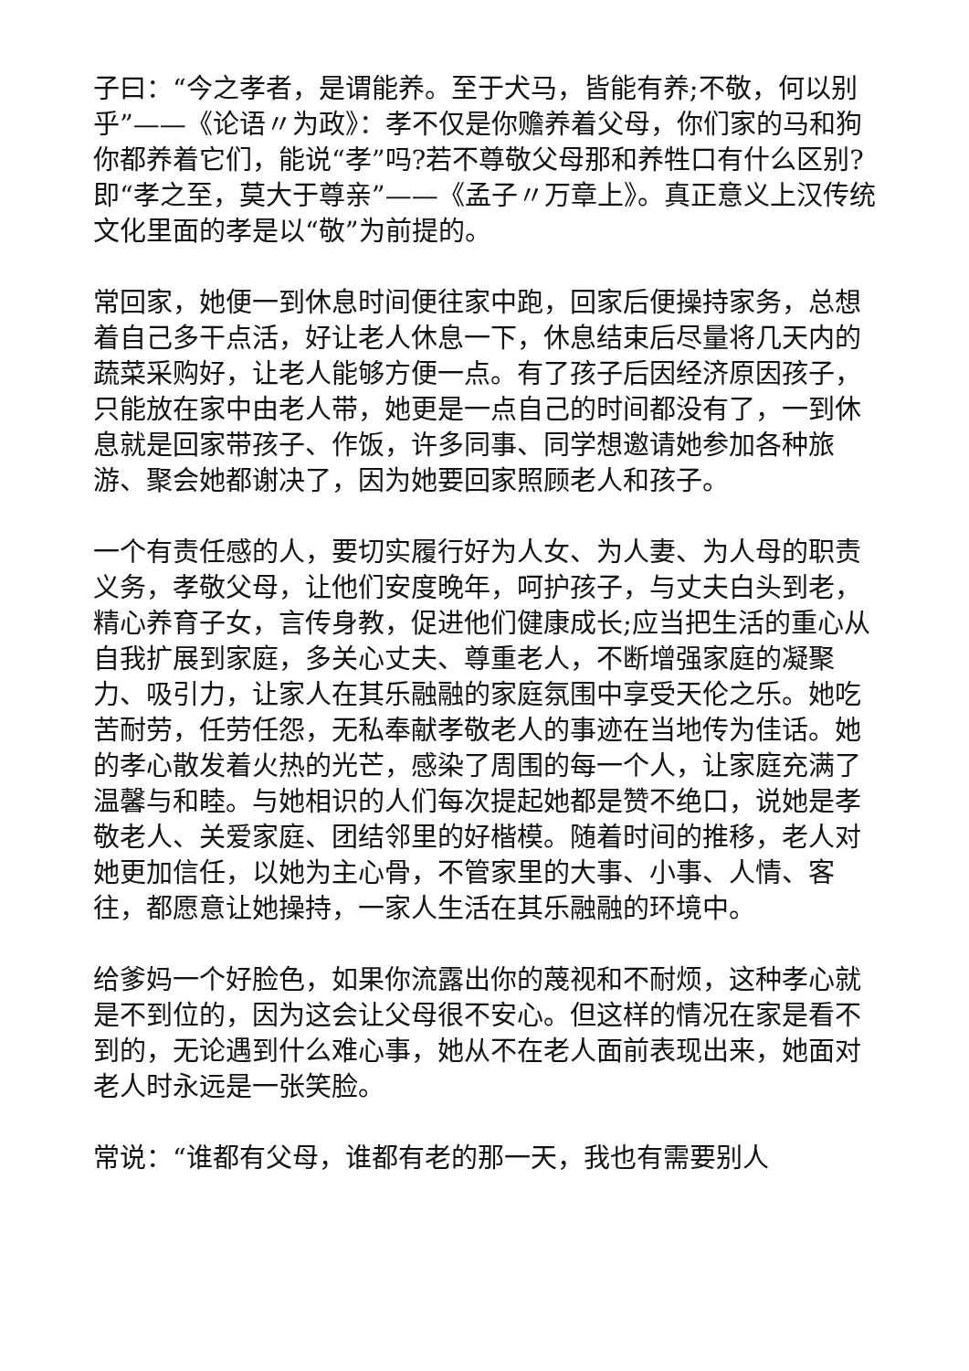子曰：“今之孝者，是谓能养。至于犬马，皆能有养;不敬，何以别乎”——《论语〃为政》：孝不仅是你赡养着父母，你们家的马和狗你都养着它们，能说“孝”吗?若不尊敬父母那和养牲口有什么区别?即“孝之至，莫大于尊亲”——《孟子〃万章上》。真正意义上汉传统文化里面的孝是以“敬”为前提的。
常回家，她便一到休息时间便往家中跑，回家后便操持家务，总想着自己多干点活，好让老人休息一下，休息结束后尽量将几天内的蔬菜采购好，让老人能够方便一点。有了孩子后因经济原因孩子，只能放在家中由老人带，她更是一点自己的时间都没有了，一到休息就是回家带孩子、作饭，许多同事、同学想邀请她参加各种旅游、聚会她都谢决了，因为她要回家照顾老人和孩子。
一个有责任感的人，要切实履行好为人女、为人妻、为人母的职责义务，孝敬父母，让他们安度晚年，呵护孩子，与丈夫白头到老，精心养育子女，言传身教，促进他们健康成长;应当把生活的重心从自我扩展到家庭，多关心丈夫、尊重老人，不断增强家庭的凝聚力、吸引力，让家人在其乐融融的家庭氛围中享受天伦之乐。她吃苦耐劳，任劳任怨，无私奉献孝敬老人的事迹在当地传为佳话。她的孝心散发着火热的光芒，感染了周围的每一个人，让家庭充满了温馨与和睦。与她相识的人们每次提起她都是赞不绝口，说她是孝敬老人、关爱家庭、团结邻里的好楷模。随着时间的推移，老人对她更加信任，以她为主心骨，不管家里的大事、小事、人情、客往，都愿意让她操持，一家人生活在其乐融融的环境中。
给爹妈一个好脸色，如果你流露出你的蔑视和不耐烦，这种孝心就是不到位的，因为这会让父母很不安心。但这样的情况在家是看不到的，无论遇到什么难心事，她从不在老人面前表现出来，她面对老人时永远是一张笑脸。
常说：“谁都有父母，谁都有老的那一天，我也有需要别人